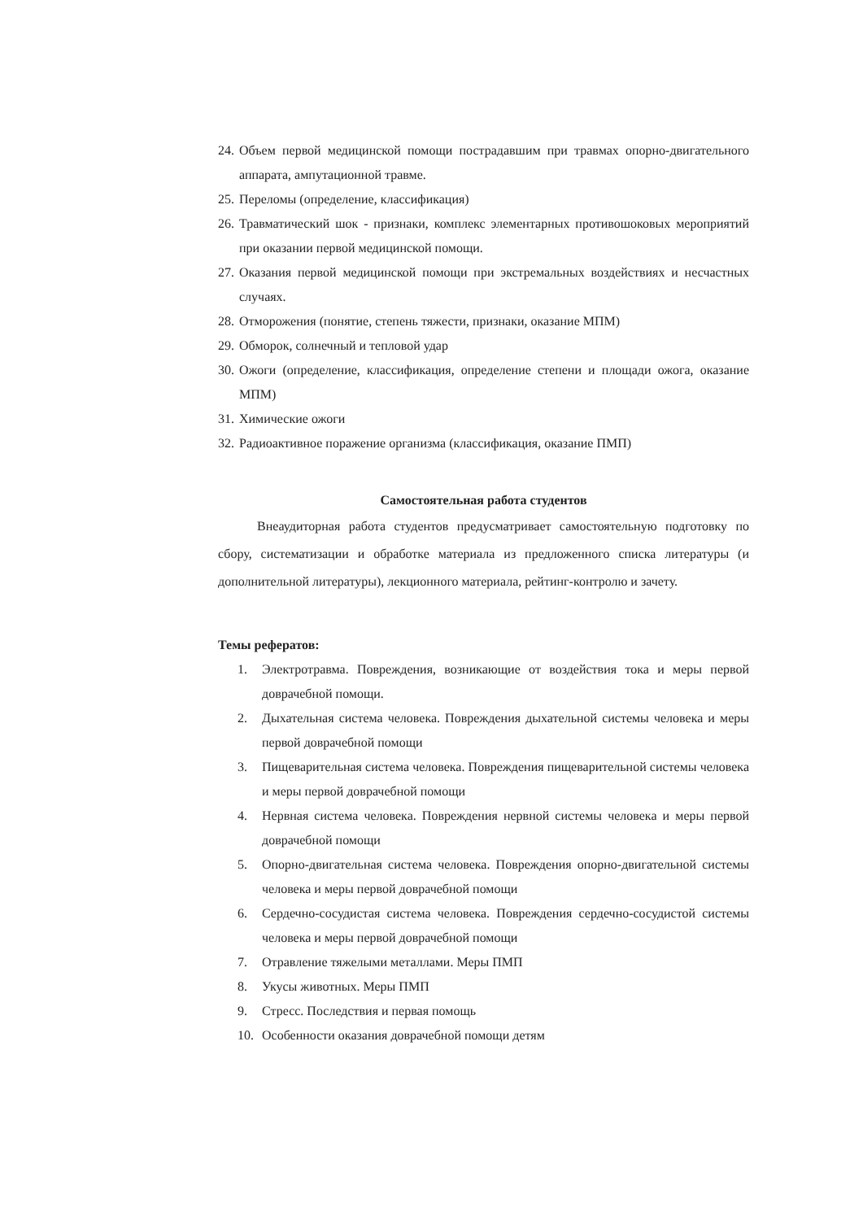24. Объем первой медицинской помощи пострадавшим при травмах опорно-двигательного аппарата, ампутационной травме.
25. Переломы (определение, классификация)
26. Травматический шок - признаки, комплекс элементарных противошоковых мероприятий при оказании первой медицинской помощи.
27. Оказания первой медицинской помощи при экстремальных воздействиях и несчастных случаях.
28. Отморожения (понятие, степень тяжести, признаки, оказание МПМ)
29. Обморок, солнечный и тепловой удар
30. Ожоги (определение, классификация, определение степени и площади ожога, оказание МПМ)
31. Химические ожоги
32. Радиоактивное поражение организма (классификация, оказание ПМП)
Самостоятельная работа студентов
Внеаудиторная работа студентов предусматривает самостоятельную подготовку по сбору, систематизации и обработке материала из предложенного списка литературы (и дополнительной литературы), лекционного материала, рейтинг-контролю и зачету.
Темы рефератов:
1. Электротравма. Повреждения, возникающие от воздействия тока и меры первой доврачебной помощи.
2. Дыхательная система человека. Повреждения дыхательной системы человека и меры первой доврачебной помощи
3. Пищеварительная система человека. Повреждения пищеварительной системы человека и меры первой доврачебной помощи
4. Нервная система человека. Повреждения нервной системы человека и меры первой доврачебной помощи
5. Опорно-двигательная система человека. Повреждения опорно-двигательной системы человека и меры первой доврачебной помощи
6. Сердечно-сосудистая система человека. Повреждения сердечно-сосудистой системы человека и меры первой доврачебной помощи
7. Отравление тяжелыми металлами. Меры ПМП
8. Укусы животных. Меры ПМП
9. Стресс. Последствия и первая помощь
10. Особенности оказания доврачебной помощи детям